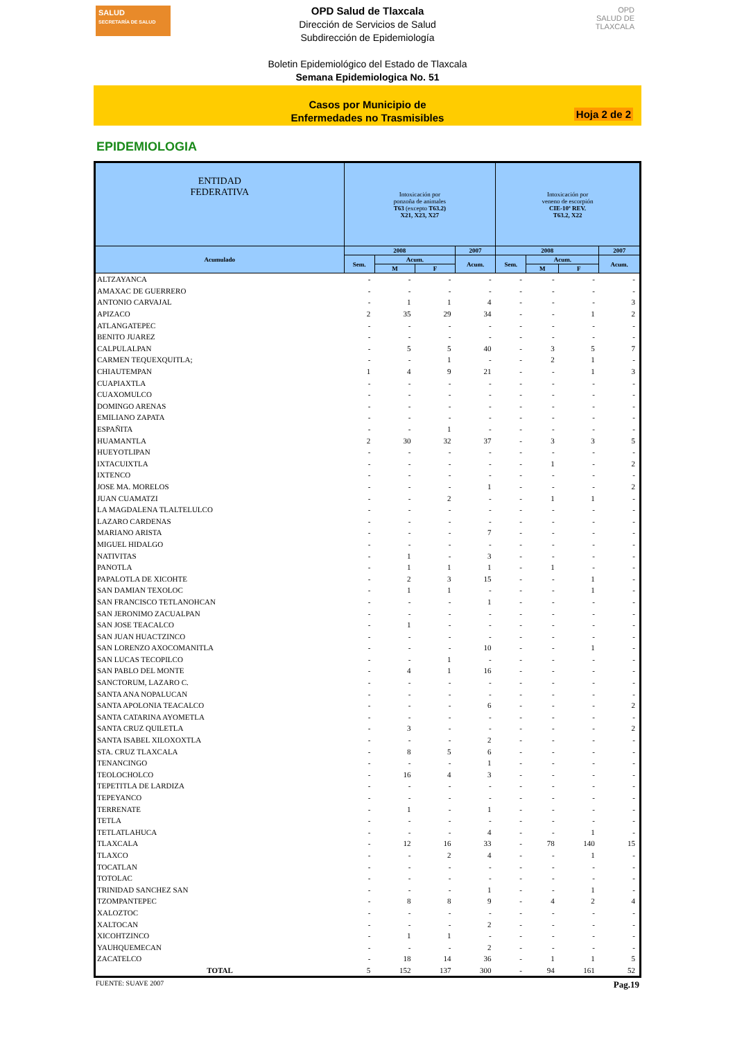SALUD
SECRETARÍA DE SALUD
OPD
SALUD DE TLAXCALA
OPD Salud de Tlaxcala
Dirección de Servicios de Salud
Subdirección de Epidemiología
Boletin Epidemiológico del Estado de Tlaxcala
Semana Epidemiologica No. 51
Casos por Municipio de
Enfermedades no Trasmisibles
Hoja 2 de 2
EPIDEMIOLOGIA
| ENTIDAD FEDERATIVA | Intoxicación por ponzoña de animales T63 (excepto T63.2) X21, X23, X27 | | | | Intoxicación por veneno de escorpión CIE-10ª REV. T63.2, X22 | | | |
| --- | --- | --- | --- | --- | --- | --- | --- | --- |
| Acumulado | 2008 | | | 2007 | 2008 | | | 2007 |
| | Sem. | Acum. | | Acum. | Sem. | Acum. | | Acum. |
| | | M | F | | | M | F | |
| ALTZAYANCA | - | - | - | - | - | - | - | - |
| AMAXAC DE GUERRERO | - | - | - | - | - | - | - | - |
| ANTONIO CARVAJAL | - | 1 | 1 | 4 | - | - | - | 3 |
| APIZACO | 2 | 35 | 29 | 34 | - | - | 1 | 2 |
| ATLANGATEPEC | - | - | - | - | - | - | - | - |
| BENITO JUAREZ | - | - | - | - | - | - | - | - |
| CALPULALPAN | - | 5 | 5 | 40 | - | 3 | 5 | 7 |
| CARMEN TEQUEXQUITLA; | - | - | 1 | - | - | 2 | 1 | - |
| CHIAUTEMPAN | 1 | 4 | 9 | 21 | - | - | 1 | 3 |
| CUAPIAXTLA | - | - | - | - | - | - | - | - |
| CUAXOMULCO | - | - | - | - | - | - | - | - |
| DOMINGO ARENAS | - | - | - | - | - | - | - | - |
| EMILIANO ZAPATA | - | - | - | - | - | - | - | - |
| ESPAÑITA | - | - | 1 | - | - | - | - | - |
| HUAMANTLA | 2 | 30 | 32 | 37 | - | 3 | 3 | 5 |
| HUEYOTLIPAN | - | - | - | - | - | - | - | - |
| IXTACUIXTLA | - | - | - | - | - | 1 | - | 2 |
| IXTENCO | - | - | - | - | - | - | - | - |
| JOSE MA. MORELOS | - | - | - | 1 | - | - | - | 2 |
| JUAN CUAMATZI | - | - | 2 | - | - | 1 | 1 | - |
| LA MAGDALENA TLALTELULCO | - | - | - | - | - | - | - | - |
| LAZARO CARDENAS | - | - | - | - | - | - | - | - |
| MARIANO ARISTA | - | - | - | 7 | - | - | - | - |
| MIGUEL HIDALGO | - | - | - | - | - | - | - | - |
| NATIVITAS | - | 1 | - | 3 | - | - | - | - |
| PANOTLA | - | 1 | 1 | 1 | - | 1 | - | - |
| PAPALOTLA DE XICOHTE | - | 2 | 3 | 15 | - | - | 1 | - |
| SAN DAMIAN TEXOLOC | - | 1 | 1 | - | - | - | 1 | - |
| SAN FRANCISCO TETLANOHCAN | - | - | - | 1 | - | - | - | - |
| SAN JERONIMO ZACUALPAN | - | - | - | - | - | - | - | - |
| SAN JOSE TEACALCO | - | 1 | - | - | - | - | - | - |
| SAN JUAN HUACTZINCO | - | - | - | - | - | - | - | - |
| SAN LORENZO AXOCOMANITLA | - | - | - | 10 | - | - | 1 | - |
| SAN LUCAS TECOPILCO | - | - | 1 | - | - | - | - | - |
| SAN PABLO DEL MONTE | - | 4 | 1 | 16 | - | - | - | - |
| SANCTORUM, LAZARO C. | - | - | - | - | - | - | - | - |
| SANTA ANA NOPALUCAN | - | - | - | - | - | - | - | - |
| SANTA APOLONIA TEACALCO | - | - | - | 6 | - | - | - | 2 |
| SANTA CATARINA AYOMETLA | - | - | - | - | - | - | - | - |
| SANTA CRUZ QUILETLA | - | 3 | - | - | - | - | - | 2 |
| SANTA ISABEL XILOXOXTLA | - | - | - | 2 | - | - | - | - |
| STA. CRUZ TLAXCALA | - | 8 | 5 | 6 | - | - | - | - |
| TENANCINGO | - | - | - | 1 | - | - | - | - |
| TEOLOCHOLCO | - | 16 | 4 | 3 | - | - | - | - |
| TEPETITLA DE LARDIZA | - | - | - | - | - | - | - | - |
| TEPEYANCO | - | - | - | - | - | - | - | - |
| TERRENATE | - | 1 | - | 1 | - | - | - | - |
| TETLA | - | - | - | - | - | - | - | - |
| TETLATLAHUCA | - | - | - | 4 | - | - | 1 | - |
| TLAXCALA | - | 12 | 16 | 33 | - | 78 | 140 | 15 |
| TLAXCO | - | - | 2 | 4 | - | - | 1 | - |
| TOCATLAN | - | - | - | - | - | - | - | - |
| TOTOLAC | - | - | - | - | - | - | - | - |
| TRINIDAD SANCHEZ SAN | - | - | - | 1 | - | - | 1 | - |
| TZOMPANTEPEC | - | 8 | 8 | 9 | - | 4 | 2 | 4 |
| XALOZTOC | - | - | - | - | - | - | - | - |
| XALTOCAN | - | - | - | 2 | - | - | - | - |
| XICOHTZINCO | - | 1 | 1 | - | - | - | - | - |
| YAUHQUEMECAN | - | - | - | 2 | - | - | - | - |
| ZACATELCO | - | 18 | 14 | 36 | - | 1 | 1 | 5 |
| TOTAL | 5 | 152 | 137 | 300 | - | 94 | 161 | 52 |
FUENTE: SUAVE 2007 Pag.19